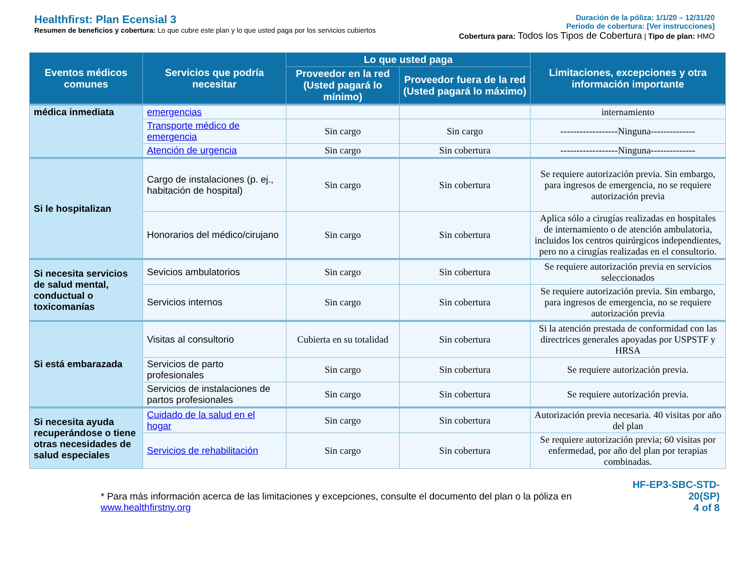Healthfirst: Plan Ecensial 3
Resumen de beneficios y cobertura: Lo que cubre este plan y lo que usted paga por los servicios cubiertos
Duración de la póliza: 1/1/20 – 12/31/20
Periodo de cobertura: [Ver instrucciones]
Cobertura para: Todos los Tipos de Cobertura | Tipo de plan: HMO
| Eventos médicos comunes | Servicios que podría necesitar | Lo que usted paga | | Limitaciones, excepciones y otra información importante |
| --- | --- | --- | --- | --- |
| | | Proveedor en la red (Usted pagará lo mínimo) | Proveedor fuera de la red (Usted pagará lo máximo) | |
| médica inmediata | emergencias | | | internamiento |
| | Transporte médico de emergencia | Sin cargo | Sin cargo | ------------------Ninguna-------------- |
| | Atención de urgencia | Sin cargo | Sin cobertura | ------------------Ninguna-------------- |
| Si le hospitalizan | Cargo de instalaciones (p. ej., habitación de hospital) | Sin cargo | Sin cobertura | Se requiere autorización previa. Sin embargo, para ingresos de emergencia, no se requiere autorización previa |
| | Honorarios del médico/cirujano | Sin cargo | Sin cobertura | Aplica sólo a cirugías realizadas en hospitales de internamiento o de atención ambulatoria, incluidos los centros quirúrgicos independientes, pero no a cirugías realizadas en el consultorio. |
| Si necesita servicios de salud mental, conductual o toxicomanías | Sevicios ambulatorios | Sin cargo | Sin cobertura | Se requiere autorización previa en servicios seleccionados |
| | Servicios internos | Sin cargo | Sin cobertura | Se requiere autorización previa. Sin embargo, para ingresos de emergencia, no se requiere autorización previa |
| Si está embarazada | Visitas al consultorio | Cubierta en su totalidad | Sin cobertura | Si la atención prestada de conformidad con las directrices generales apoyadas por USPSTF y HRSA |
| | Servicios de parto profesionales | Sin cargo | Sin cobertura | Se requiere autorización previa. |
| | Servicios de instalaciones de partos profesionales | Sin cargo | Sin cobertura | Se requiere autorización previa. |
| Si necesita ayuda recuperándose o tiene otras necesidades de salud especiales | Cuidado de la salud en el hogar | Sin cargo | Sin cobertura | Autorización previa necesaria. 40 visitas por año del plan |
| | Servicios de rehabilitación | Sin cargo | Sin cobertura | Se requiere autorización previa; 60 visitas por enfermedad, por año del plan por terapias combinadas. |
* Para más información acerca de las limitaciones y excepciones, consulte el documento del plan o la póliza en www.healthfirstny.org
HF-EP3-SBC-STD-20(SP)
4 of 8